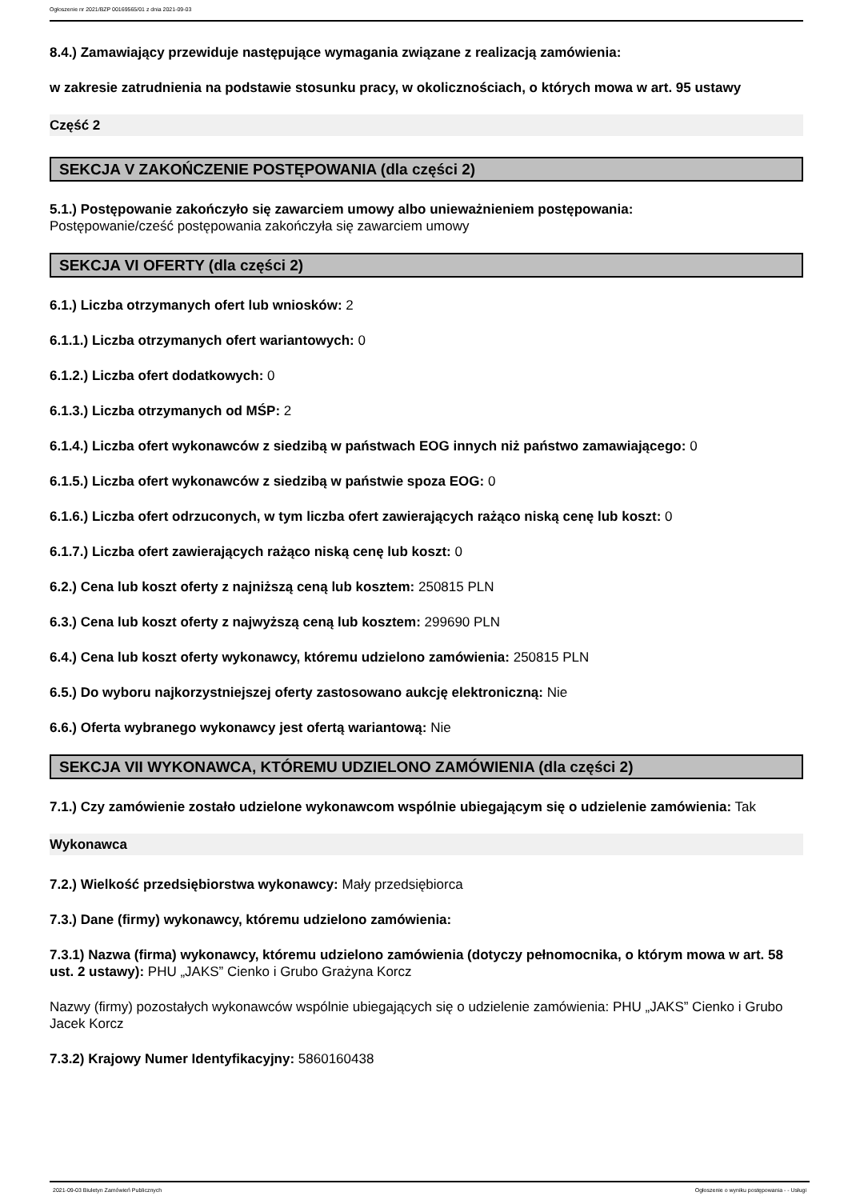Ogłoszenie nr 2021/BZP 00169565/01 z dnia 2021-09-03
8.4.) Zamawiający przewiduje następujące wymagania związane z realizacją zamówienia:
w zakresie zatrudnienia na podstawie stosunku pracy, w okolicznościach, o których mowa w art. 95 ustawy
Część 2
SEKCJA V ZAKOŃCZENIE POSTĘPOWANIA (dla części 2)
5.1.) Postępowanie zakończyło się zawarciem umowy albo unieważnieniem postępowania:
Postępowanie/cześć postępowania zakończyła się zawarciem umowy
SEKCJA VI OFERTY (dla części 2)
6.1.) Liczba otrzymanych ofert lub wniosków: 2
6.1.1.) Liczba otrzymanych ofert wariantowych: 0
6.1.2.) Liczba ofert dodatkowych: 0
6.1.3.) Liczba otrzymanych od MŚP: 2
6.1.4.) Liczba ofert wykonawców z siedzibą w państwach EOG innych niż państwo zamawiającego: 0
6.1.5.) Liczba ofert wykonawców z siedzibą w państwie spoza EOG: 0
6.1.6.) Liczba ofert odrzuconych, w tym liczba ofert zawierających rażąco niską cenę lub koszt: 0
6.1.7.) Liczba ofert zawierających rażąco niską cenę lub koszt: 0
6.2.) Cena lub koszt oferty z najniższą ceną lub kosztem: 250815 PLN
6.3.) Cena lub koszt oferty z najwyższą ceną lub kosztem: 299690 PLN
6.4.) Cena lub koszt oferty wykonawcy, któremu udzielono zamówienia: 250815 PLN
6.5.) Do wyboru najkorzystniejszej oferty zastosowano aukcję elektroniczną: Nie
6.6.) Oferta wybranego wykonawcy jest ofertą wariantową: Nie
SEKCJA VII WYKONAWCA, KTÓREMU UDZIELONO ZAMÓWIENIA (dla części 2)
7.1.) Czy zamówienie zostało udzielone wykonawcom wspólnie ubiegającym się o udzielenie zamówienia: Tak
Wykonawca
7.2.) Wielkość przedsiębiorstwa wykonawcy: Mały przedsiębiorca
7.3.) Dane (firmy) wykonawcy, któremu udzielono zamówienia:
7.3.1) Nazwa (firma) wykonawcy, któremu udzielono zamówienia (dotyczy pełnomocnika, o którym mowa w art. 58 ust. 2 ustawy): PHU „JAKS” Cienko i Grubo Grażyna Korcz
Nazwy (firmy) pozostałych wykonawców wspólnie ubiegających się o udzielenie zamówienia: PHU „JAKS” Cienko i Grubo Jacek Korcz
7.3.2) Krajowy Numer Identyfikacyjny: 5860160438
2021-09-03 Biuletyn Zamówień Publicznych Ogłoszenie o wyniku postępowania - - Usługi